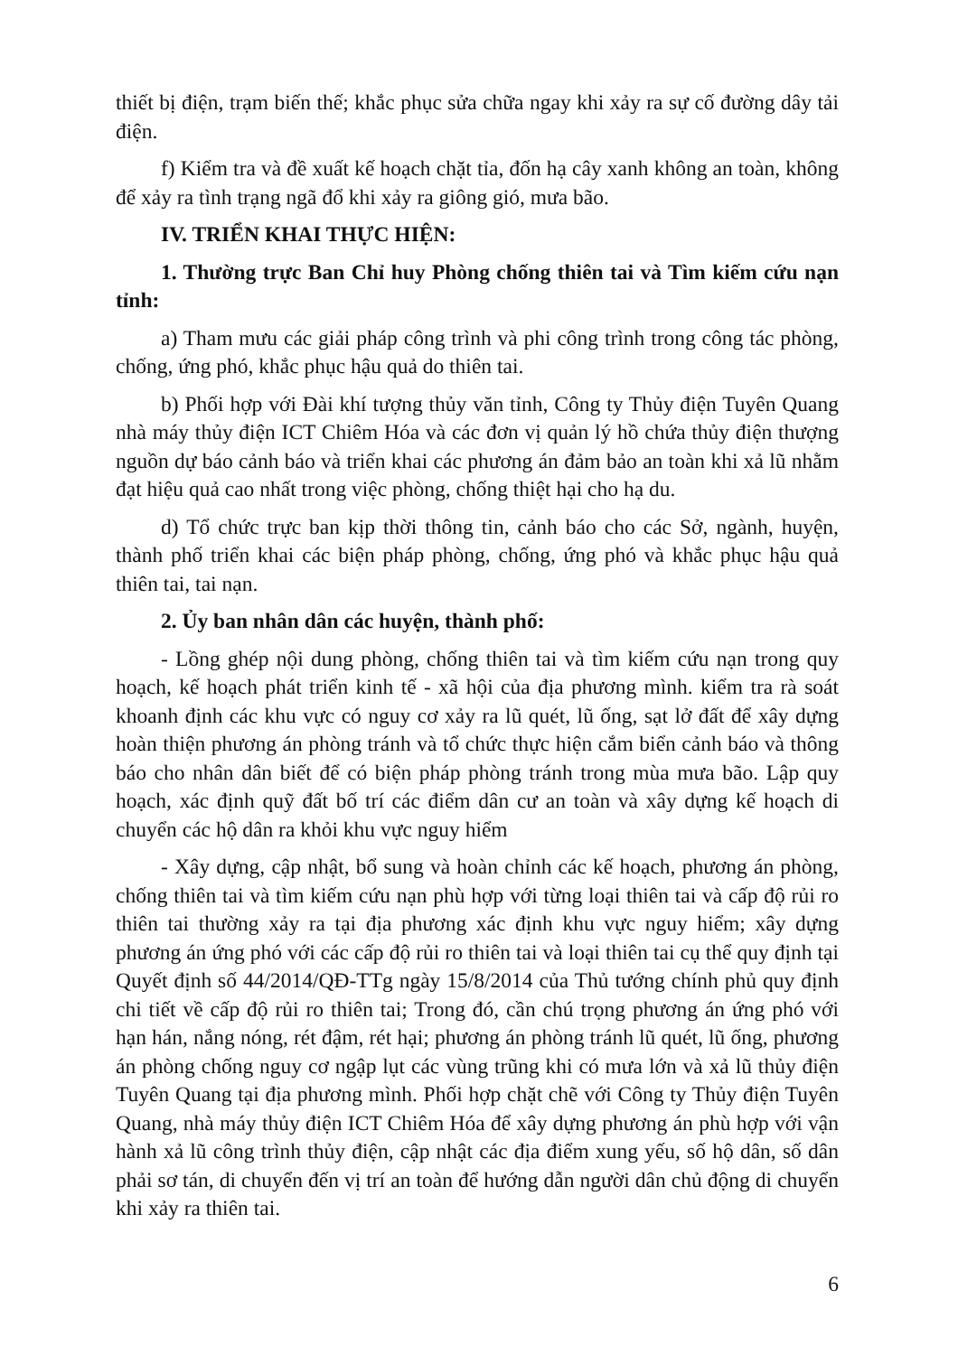thiết bị điện, trạm biến thế; khắc phục sửa chữa ngay khi xảy ra sự cố đường dây tải điện.
f) Kiểm tra và đề xuất kế hoạch chặt tỉa, đốn hạ cây xanh không an toàn, không để xảy ra tình trạng ngã đổ khi xảy ra giông gió, mưa bão.
IV. TRIỂN KHAI THỰC HIỆN:
1. Thường trực Ban Chỉ huy Phòng chống thiên tai và Tìm kiếm cứu nạn tỉnh:
a) Tham mưu các giải pháp công trình và phi công trình trong công tác phòng, chống, ứng phó, khắc phục hậu quả do thiên tai.
b) Phối hợp với Đài khí tượng thủy văn tỉnh, Công ty Thủy điện Tuyên Quang nhà máy thủy điện ICT Chiêm Hóa và các đơn vị quản lý hồ chứa thủy điện thượng nguồn dự báo cảnh báo và triển khai các phương án đảm bảo an toàn khi xả lũ nhằm đạt hiệu quả cao nhất trong việc phòng, chống thiệt hại cho hạ du.
d) Tổ chức trực ban kịp thời thông tin, cảnh báo cho các Sở, ngành, huyện, thành phố triển khai các biện pháp phòng, chống, ứng phó và khắc phục hậu quả thiên tai, tai nạn.
2. Ủy ban nhân dân các huyện, thành phố:
- Lồng ghép nội dung phòng, chống thiên tai và tìm kiếm cứu nạn trong quy hoạch, kế hoạch phát triển kinh tế - xã hội của địa phương mình. kiểm tra rà soát khoanh định các khu vực có nguy cơ xảy ra lũ quét, lũ ống, sạt lở đất để xây dựng hoàn thiện phương án phòng tránh và tổ chức thực hiện cắm biển cảnh báo và thông báo cho nhân dân biết để có biện pháp phòng tránh trong mùa mưa bão. Lập quy hoạch, xác định quỹ đất bố trí các điểm dân cư an toàn và xây dựng kế hoạch di chuyển các hộ dân ra khỏi khu vực nguy hiểm
- Xây dựng, cập nhật, bổ sung và hoàn chỉnh các kế hoạch, phương án phòng, chống thiên tai và tìm kiếm cứu nạn phù hợp với từng loại thiên tai và cấp độ rủi ro thiên tai thường xảy ra tại địa phương xác định khu vực nguy hiểm; xây dựng phương án ứng phó với các cấp độ rủi ro thiên tai và loại thiên tai cụ thể quy định tại Quyết định số 44/2014/QĐ-TTg ngày 15/8/2014 của Thủ tướng chính phủ quy định chi tiết về cấp độ rủi ro thiên tai; Trong đó, cần chú trọng phương án ứng phó với hạn hán, nắng nóng, rét đậm, rét hại; phương án phòng tránh lũ quét, lũ ống, phương án phòng chống nguy cơ ngập lụt các vùng trũng khi có mưa lớn và xả lũ thủy điện Tuyên Quang tại địa phương mình. Phối hợp chặt chẽ với Công ty Thủy điện Tuyên Quang, nhà máy thủy điện ICT Chiêm Hóa để xây dựng phương án phù hợp với vận hành xả lũ công trình thủy điện, cập nhật các địa điểm xung yếu, số hộ dân, số dân phải sơ tán, di chuyển đến vị trí an toàn để hướng dẫn người dân chủ động di chuyển khi xảy ra thiên tai.
6